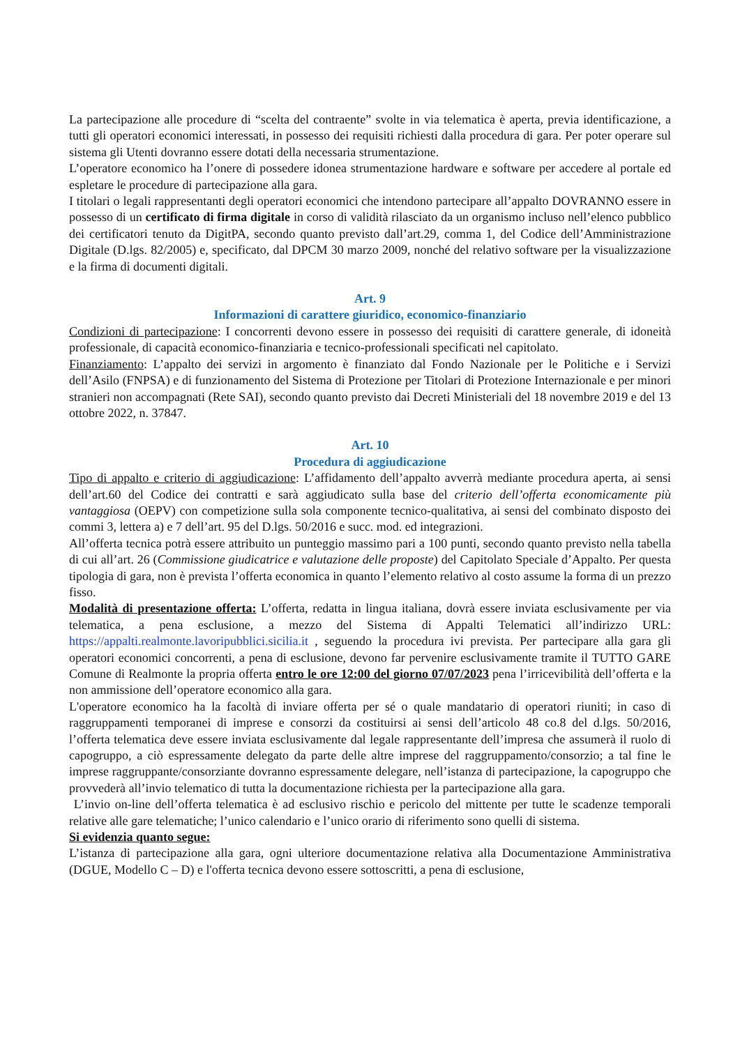La partecipazione alle procedure di “scelta del contraente” svolte in via telematica è aperta, previa identificazione, a tutti gli operatori economici interessati, in possesso dei requisiti richiesti dalla procedura di gara. Per poter operare sul sistema gli Utenti dovranno essere dotati della necessaria strumentazione.
L’operatore economico ha l’onere di possedere idonea strumentazione hardware e software per accedere al portale ed espletare le procedure di partecipazione alla gara.
I titolari o legali rappresentanti degli operatori economici che intendono partecipare all’appalto DOVRANNO essere in possesso di un certificato di firma digitale in corso di validità rilasciato da un organismo incluso nell’elenco pubblico dei certificatori tenuto da DigitPA, secondo quanto previsto dall’art.29, comma 1, del Codice dell’Amministrazione Digitale (D.lgs. 82/2005) e, specificato, dal DPCM 30 marzo 2009, nonché del relativo software per la visualizzazione e la firma di documenti digitali.
Art. 9
Informazioni di carattere giuridico, economico-finanziario
Condizioni di partecipazione: I concorrenti devono essere in possesso dei requisiti di carattere generale, di idoneità professionale, di capacità economico-finanziaria e tecnico-professionali specificati nel capitolato.
Finanziamento: L’appalto dei servizi in argomento è finanziato dal Fondo Nazionale per le Politiche e i Servizi dell’Asilo (FNPSA) e di funzionamento del Sistema di Protezione per Titolari di Protezione Internazionale e per minori stranieri non accompagnati (Rete SAI), secondo quanto previsto dai Decreti Ministeriali del 18 novembre 2019 e del 13 ottobre 2022, n. 37847.
Art. 10
Procedura di aggiudicazione
Tipo di appalto e criterio di aggiudicazione: L’affidamento dell’appalto avverrà mediante procedura aperta, ai sensi dell’art.60 del Codice dei contratti e sarà aggiudicato sulla base del criterio dell’offerta economicamente più vantaggiosa (OEPV) con competizione sulla sola componente tecnico-qualitativa, ai sensi del combinato disposto dei commi 3, lettera a) e 7 dell’art. 95 del D.lgs. 50/2016 e succ. mod. ed integrazioni.
All’offerta tecnica potrà essere attribuito un punteggio massimo pari a 100 punti, secondo quanto previsto nella tabella di cui all’art. 26 (Commissione giudicatrice e valutazione delle proposte) del Capitolato Speciale d’Appalto. Per questa tipologia di gara, non è prevista l’offerta economica in quanto l’elemento relativo al costo assume la forma di un prezzo fisso.
Modalità di presentazione offerta: L’offerta, redatta in lingua italiana, dovrà essere inviata esclusivamente per via telematica, a pena esclusione, a mezzo del Sistema di Appalti Telematici all’indirizzo URL: https://appalti.realmonte.lavoripubblici.sicilia.it , seguendo la procedura ivi prevista. Per partecipare alla gara gli operatori economici concorrenti, a pena di esclusione, devono far pervenire esclusivamente tramite il TUTTO GARE Comune di Realmonte la propria offerta entro le ore 12:00 del giorno 07/07/2023 pena l’irricevibilità dell’offerta e la non ammissione dell’operatore economico alla gara.
L'operatore economico ha la facoltà di inviare offerta per sé o quale mandatario di operatori riuniti; in caso di raggruppamenti temporanei di imprese e consorzi da costituirsi ai sensi dell’articolo 48 co.8 del d.lgs. 50/2016, l’offerta telematica deve essere inviata esclusivamente dal legale rappresentante dell’impresa che assumerà il ruolo di capogruppo, a ciò espressamente delegato da parte delle altre imprese del raggruppamento/consorzio; a tal fine le imprese raggruppante/consorziante dovranno espressamente delegare, nell’istanza di partecipazione, la capogruppo che provvederà all’invio telematico di tutta la documentazione richiesta per la partecipazione alla gara.
L’invio on-line dell’offerta telematica è ad esclusivo rischio e pericolo del mittente per tutte le scadenze temporali relative alle gare telematiche; l’unico calendario e l’unico orario di riferimento sono quelli di sistema.
Si evidenzia quanto segue:
L’istanza di partecipazione alla gara, ogni ulteriore documentazione relativa alla Documentazione Amministrativa (DGUE, Modello C – D) e l'offerta tecnica devono essere sottoscritti, a pena di esclusione,